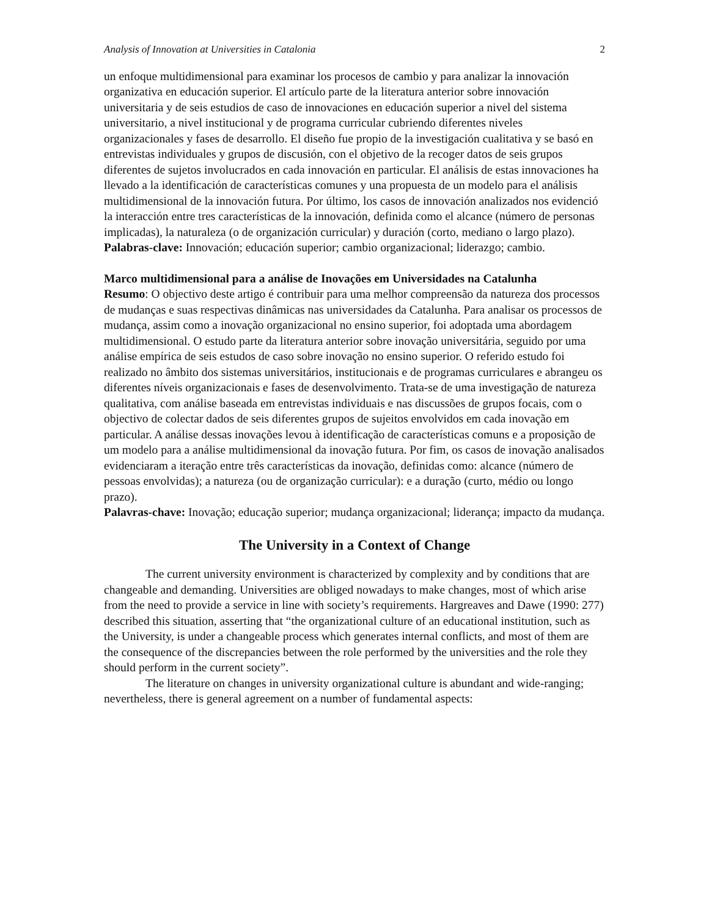Analysis of Innovation at Universities in Catalonia 2
un enfoque multidimensional para examinar los procesos de cambio y para analizar la innovación organizativa en educación superior. El artículo parte de la literatura anterior sobre innovación universitaria y de seis estudios de caso de innovaciones en educación superior a nivel del sistema universitario, a nivel institucional y de programa curricular cubriendo diferentes niveles organizacionales y fases de desarrollo. El diseño fue propio de la investigación cualitativa y se basó en entrevistas individuales y grupos de discusión, con el objetivo de la recoger datos de seis grupos diferentes de sujetos involucrados en cada innovación en particular. El análisis de estas innovaciones ha llevado a la identificación de características comunes y una propuesta de un modelo para el análisis multidimensional de la innovación futura. Por último, los casos de innovación analizados nos evidenció la interacción entre tres características de la innovación, definida como el alcance (número de personas implicadas), la naturaleza (o de organización curricular) y duración (corto, mediano o largo plazo).
Palabras-clave: Innovación; educación superior; cambio organizacional; liderazgo; cambio.
Marco multidimensional para a análise de Inovações em Universidades na Catalunha
Resumo: O objectivo deste artigo é contribuir para uma melhor compreensão da natureza dos processos de mudanças e suas respectivas dinâmicas nas universidades da Catalunha. Para analisar os processos de mudança, assim como a inovação organizacional no ensino superior, foi adoptada uma abordagem multidimensional. O estudo parte da literatura anterior sobre inovação universitária, seguido por uma análise empírica de seis estudos de caso sobre inovação no ensino superior. O referido estudo foi realizado no âmbito dos sistemas universitários, institucionais e de programas curriculares e abrangeu os diferentes níveis organizacionais e fases de desenvolvimento. Trata-se de uma investigação de natureza qualitativa, com análise baseada em entrevistas individuais e nas discussões de grupos focais, com o objectivo de colectar dados de seis diferentes grupos de sujeitos envolvidos em cada inovação em particular. A análise dessas inovações levou à identificação de características comuns e a proposição de um modelo para a análise multidimensional da inovação futura. Por fim, os casos de inovação analisados evidenciaram a iteração entre três características da inovação, definidas como: alcance (número de pessoas envolvidas); a natureza (ou de organização curricular): e a duração (curto, médio ou longo prazo).
Palavras-chave: Inovação; educação superior; mudança organizacional; liderança; impacto da mudança.
The University in a Context of Change
The current university environment is characterized by complexity and by conditions that are changeable and demanding. Universities are obliged nowadays to make changes, most of which arise from the need to provide a service in line with society’s requirements. Hargreaves and Dawe (1990: 277) described this situation, asserting that “the organizational culture of an educational institution, such as the University, is under a changeable process which generates internal conflicts, and most of them are the consequence of the discrepancies between the role performed by the universities and the role they should perform in the current society”.
The literature on changes in university organizational culture is abundant and wide-ranging; nevertheless, there is general agreement on a number of fundamental aspects: